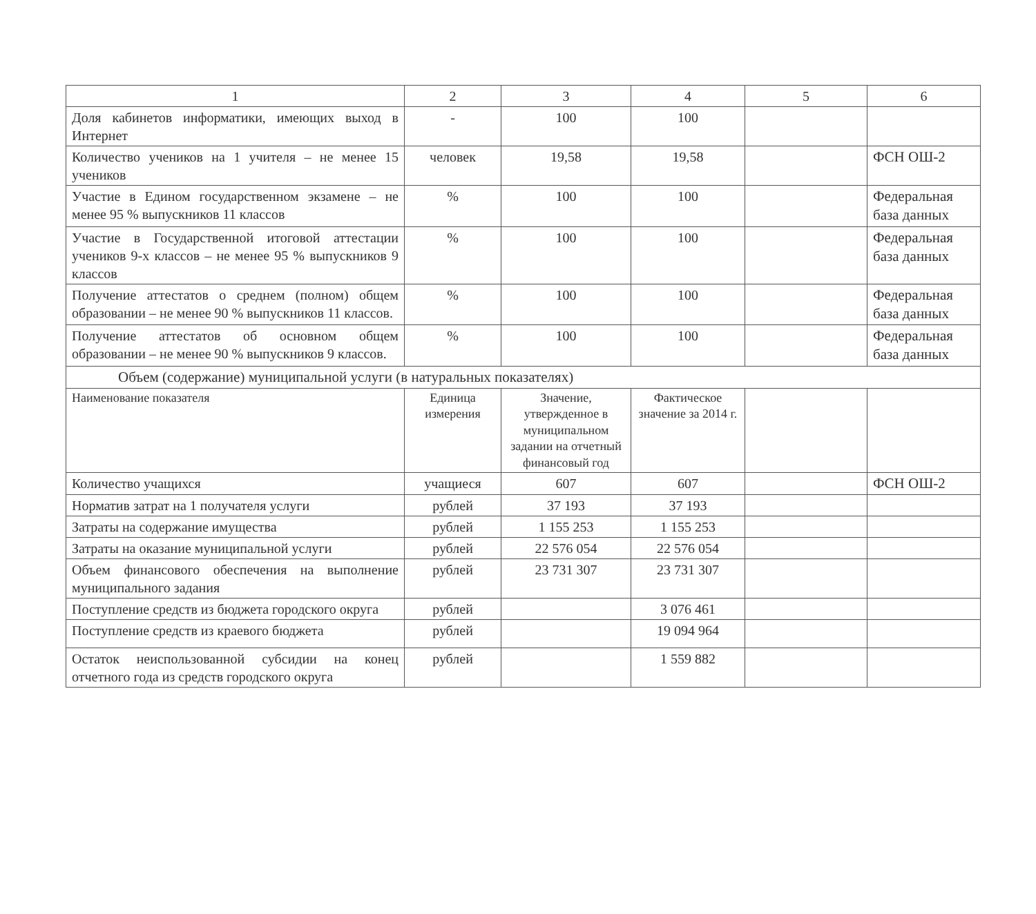| 1 | 2 | 3 | 4 | 5 | 6 |
| Доля кабинетов информатики, имеющих выход в Интернет | - | 100 | 100 | | |
| Количество учеников на 1 учителя – не менее 15 учеников | человек | 19,58 | 19,58 | | ФСН ОШ-2 |
| Участие в Едином государственном экзамене – не менее 95 % выпускников 11 классов | % | 100 | 100 | | Федеральная база данных |
| Участие в Государственной итоговой аттестации учеников 9-х классов – не менее 95 % выпускников 9 классов | % | 100 | 100 | | Федеральная база данных |
| Получение аттестатов о среднем (полном) общем образовании – не менее 90 % выпускников 11 классов. | % | 100 | 100 | | Федеральная база данных |
| Получение аттестатов об основном общем образовании – не менее 90 % выпускников 9 классов. | % | 100 | 100 | | Федеральная база данных |
| Объем (содержание) муниципальной услуги (в натуральных показателях) | | | | | |
| Наименование показателя | Единица измерения | Значение, утвержденное в муниципальном задании на отчетный финансовый год | Фактическое значение за 2014 г. | | |
| Количество учащихся | учащиеся | 607 | 607 | | ФСН ОШ-2 |
| Норматив затрат на 1 получателя услуги | рублей | 37 193 | 37 193 | | |
| Затраты на содержание имущества | рублей | 1 155 253 | 1 155 253 | | |
| Затраты на оказание муниципальной услуги | рублей | 22 576 054 | 22 576 054 | | |
| Объем финансового обеспечения на выполнение муниципального задания | рублей | 23 731 307 | 23 731 307 | | |
| Поступление средств из бюджета городского округа | рублей | | 3 076 461 | | |
| Поступление средств из краевого бюджета | рублей | | 19 094 964 | | |
| Остаток неиспользованной субсидии на конец отчетного года из средств городского округа | рублей | | 1 559 882 | | |